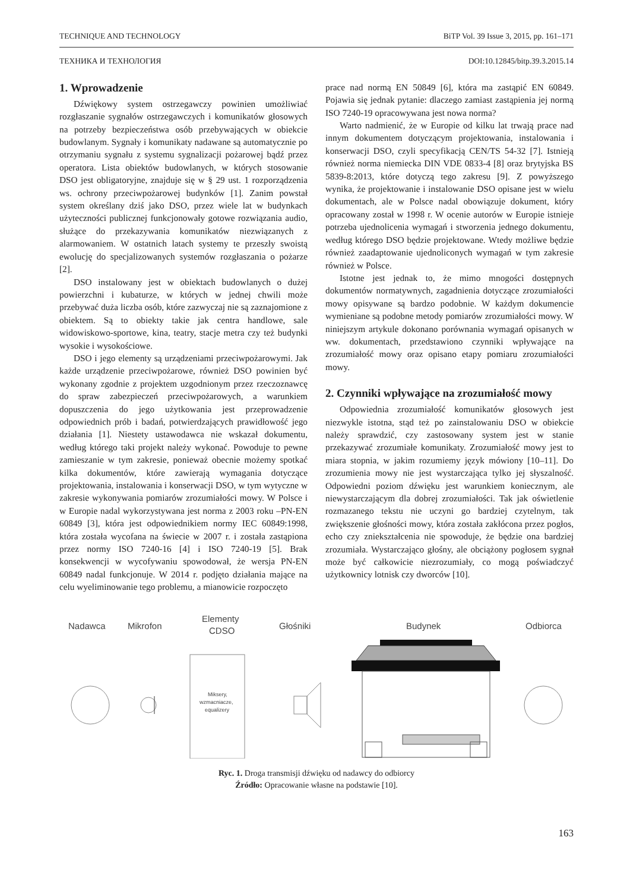TECHNIQUE AND TECHNOLOGY BiTP Vol. 39 Issue 3, 2015, pp. 161–171
ТЕХНИКА И ТЕХНОЛОГИЯ DOI:10.12845/bitp.39.3.2015.14
1. Wprowadzenie
Dźwiękowy system ostrzegawczy powinien umożliwiać rozgłaszanie sygnałów ostrzegawczych i komunikatów głosowych na potrzeby bezpieczeństwa osób przebywających w obiekcie budowlanym. Sygnały i komunikaty nadawane są automatycznie po otrzymaniu sygnału z systemu sygnalizacji pożarowej bądź przez operatora. Lista obiektów budowlanych, w których stosowanie DSO jest obligatoryjne, znajduje się w § 29 ust. 1 rozporządzenia ws. ochrony przeciwpożarowej budynków [1]. Zanim powstał system określany dziś jako DSO, przez wiele lat w budynkach użyteczności publicznej funkcjonowały gotowe rozwiązania audio, służące do przekazywania komunikatów niezwiązanych z alarmowaniem. W ostatnich latach systemy te przeszły swoistą ewolucję do specjalizowanych systemów rozgłaszania o pożarze [2].
DSO instalowany jest w obiektach budowlanych o dużej powierzchni i kubaturze, w których w jednej chwili może przebywać duża liczba osób, które zazwyczaj nie są zaznajomione z obiektem. Są to obiekty takie jak centra handlowe, sale widowiskowo-sportowe, kina, teatry, stacje metra czy też budynki wysokie i wysokościowe.
DSO i jego elementy są urządzeniami przeciwpożarowymi. Jak każde urządzenie przeciwpożarowe, również DSO powinien być wykonany zgodnie z projektem uzgodnionym przez rzeczoznawcę do spraw zabezpieczeń przeciwpożarowych, a warunkiem dopuszczenia do jego użytkowania jest przeprowadzenie odpowiednich prób i badań, potwierdzających prawidłowość jego działania [1]. Niestety ustawodawca nie wskazał dokumentu, według którego taki projekt należy wykonać. Powoduje to pewne zamieszanie w tym zakresie, ponieważ obecnie możemy spotkać kilka dokumentów, które zawierają wymagania dotyczące projektowania, instalowania i konserwacji DSO, w tym wytyczne w zakresie wykonywania pomiarów zrozumiałości mowy. W Polsce i w Europie nadal wykorzystywana jest norma z 2003 roku –PN-EN 60849 [3], która jest odpowiednikiem normy IEC 60849:1998, która została wycofana na świecie w 2007 r. i została zastąpiona przez normy ISO 7240-16 [4] i ISO 7240-19 [5]. Brak konsekwencji w wycofywaniu spowodował, że wersja PN-EN 60849 nadal funkcjonuje. W 2014 r. podjęto działania mające na celu wyeliminowanie tego problemu, a mianowicie rozpoczęto
prace nad normą EN 50849 [6], która ma zastąpić EN 60849. Pojawia się jednak pytanie: dlaczego zamiast zastąpienia jej normą ISO 7240-19 opracowywana jest nowa norma?
Warto nadmienić, że w Europie od kilku lat trwają prace nad innym dokumentem dotyczącym projektowania, instalowania i konserwacji DSO, czyli specyfikacją CEN/TS 54-32 [7]. Istnieją również norma niemiecka DIN VDE 0833-4 [8] oraz brytyjska BS 5839-8:2013, które dotyczą tego zakresu [9]. Z powyższego wynika, że projektowanie i instalowanie DSO opisane jest w wielu dokumentach, ale w Polsce nadal obowiązuje dokument, który opracowany został w 1998 r. W ocenie autorów w Europie istnieje potrzeba ujednolicenia wymagań i stworzenia jednego dokumentu, według którego DSO będzie projektowane. Wtedy możliwe będzie również zaadaptowanie ujednoliconych wymagań w tym zakresie również w Polsce.
Istotne jest jednak to, że mimo mnogości dostępnych dokumentów normatywnych, zagadnienia dotyczące zrozumiałości mowy opisywane są bardzo podobnie. W każdym dokumencie wymieniane są podobne metody pomiarów zrozumiałości mowy. W niniejszym artykule dokonano porównania wymagań opisanych w ww. dokumentach, przedstawiono czynniki wpływające na zrozumiałość mowy oraz opisano etapy pomiaru zrozumiałości mowy.
2. Czynniki wpływające na zrozumiałość mowy
Odpowiednia zrozumiałość komunikatów głosowych jest niezwykle istotna, stąd też po zainstalowaniu DSO w obiekcie należy sprawdzić, czy zastosowany system jest w stanie przekazywać zrozumiałe komunikaty. Zrozumiałość mowy jest to miara stopnia, w jakim rozumiemy język mówiony [10–11]. Do zrozumienia mowy nie jest wystarczająca tylko jej słyszalność. Odpowiedni poziom dźwięku jest warunkiem koniecznym, ale niewystarczającym dla dobrej zrozumiałości. Tak jak oświetlenie rozmazanego tekstu nie uczyni go bardziej czytelnym, tak zwiększenie głośności mowy, która została zakłócona przez pogłos, echo czy zniekształcenia nie spowoduje, że będzie ona bardziej zrozumiała. Wystarczająco głośny, ale obciążony pogłosem sygnał może być całkowicie niezrozumiały, co mogą poświadczyć użytkownicy lotnisk czy dworców [10].
Nadawca
Mikrofon
Elementy
CDSO
Głośniki
Budynek
Odbiorca
Miksery,
wzmacniacze,
equalizery
Ryc. 1. Droga transmisji dźwięku od nadawcy do odbiorcy
Źródło: Opracowanie własne na podstawie [10].
163